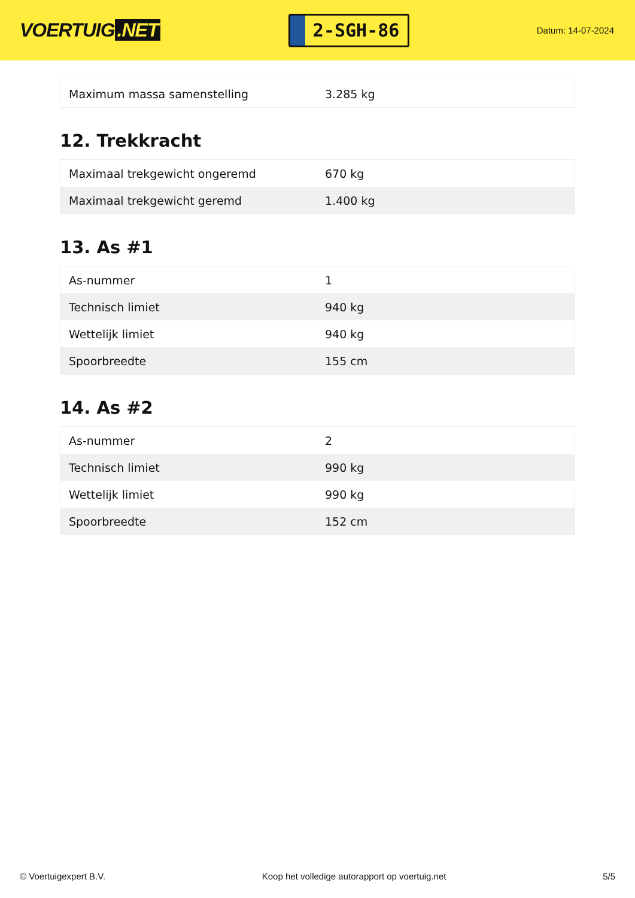VOERTUIG.NET
2-SGH-86
Datum: 14-07-2024
| Maximum massa samenstelling | 3.285 kg |
12. Trekkracht
| Maximaal trekgewicht ongeremd | 670 kg |
| Maximaal trekgewicht geremd | 1.400 kg |
13. As #1
| As-nummer | 1 |
| Technisch limiet | 940 kg |
| Wettelijk limiet | 940 kg |
| Spoorbreedte | 155 cm |
14. As #2
| As-nummer | 2 |
| Technisch limiet | 990 kg |
| Wettelijk limiet | 990 kg |
| Spoorbreedte | 152 cm |
© Voertuigexpert B.V. Koop het volledige autorapport op voertuig.net 5/5